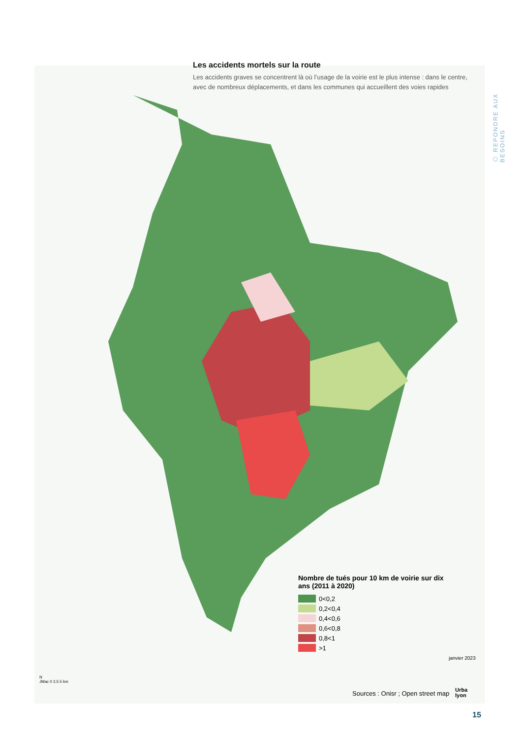Les accidents mortels sur la route
Les accidents graves se concentrent là où l’usage de la voirie est le plus intense : dans le centre, avec de nombreux déplacements, et dans les communes qui accueillent des voies rapides
⬡ REPONDRE AUX BESOINS
Nombre de tués pour 10 km de voirie sur dix ans (2011 à 2020)
0<0,2
0,2<0,4
0,4<0,6
0,6<0,8
0,8<1
>1
janvier 2023
N
JMac 0 2,5 5 km
Sources : Onisr ; Open street map
Urba
lyon
15